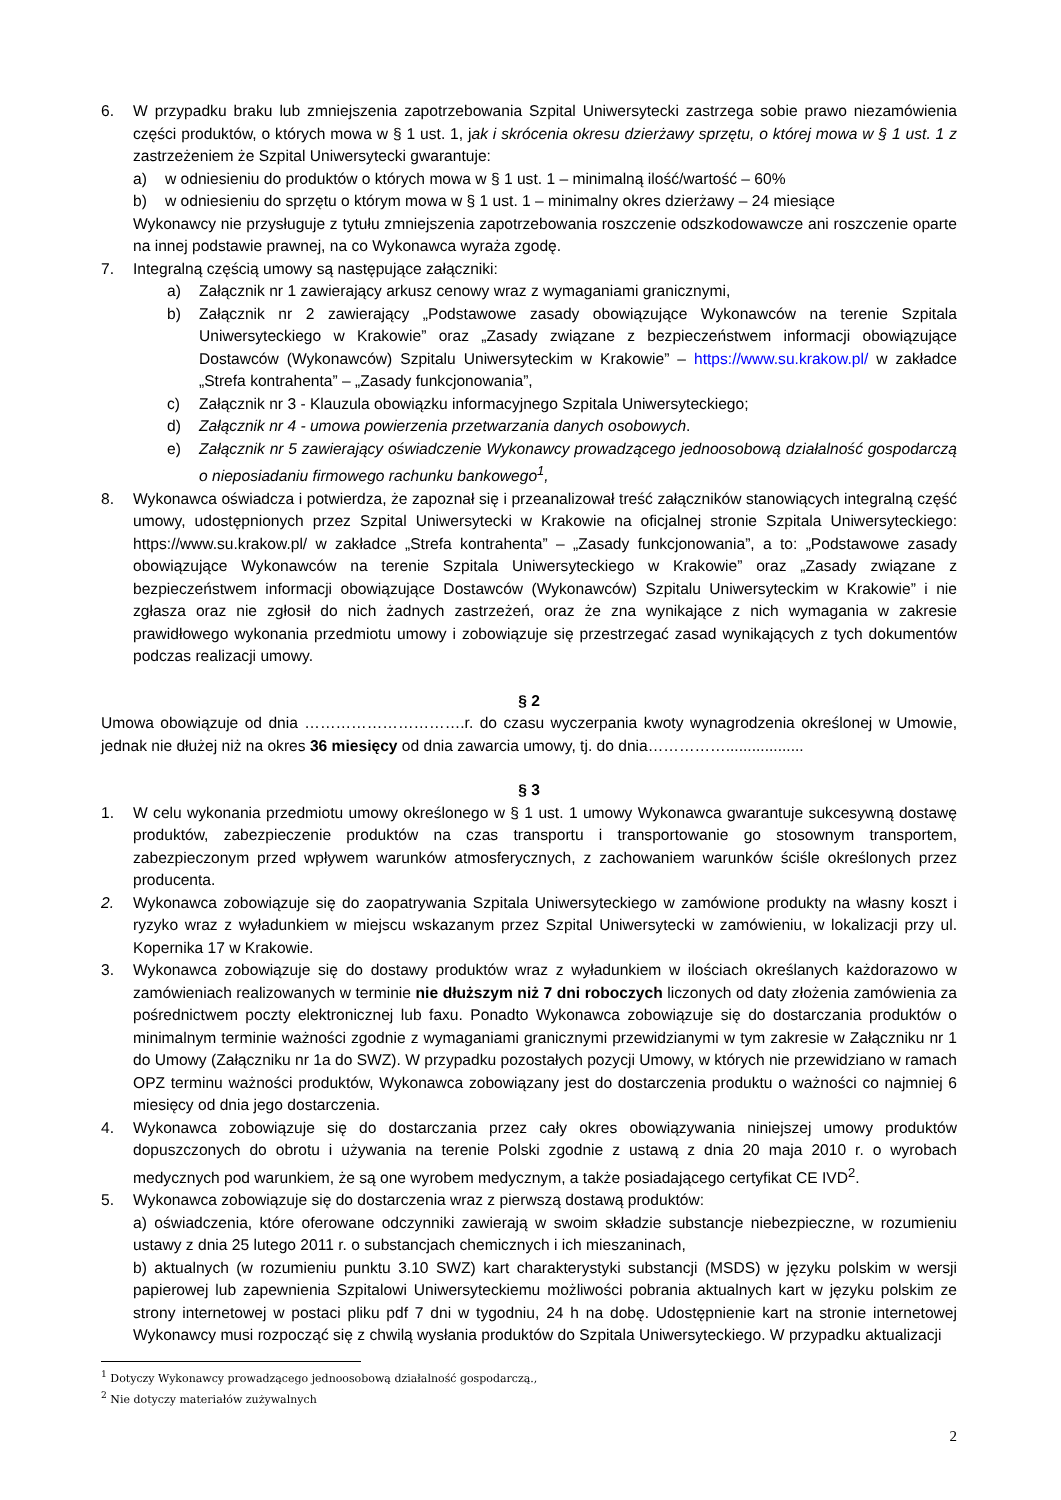6. W przypadku braku lub zmniejszenia zapotrzebowania Szpital Uniwersytecki zastrzega sobie prawo niezamówienia części produktów, o których mowa w § 1 ust. 1, jak i skrócenia okresu dzierżawy sprzętu, o której mowa w § 1 ust. 1 z zastrzeżeniem że Szpital Uniwersytecki gwarantuje:
a) w odniesieniu do produktów o których mowa w § 1 ust. 1 – minimalną ilość/wartość – 60%
b) w odniesieniu do sprzętu o którym mowa w § 1 ust. 1 – minimalny okres dzierżawy – 24 miesiące
Wykonawcy nie przysługuje z tytułu zmniejszenia zapotrzebowania roszczenie odszkodowawcze ani roszczenie oparte na innej podstawie prawnej, na co Wykonawca wyraża zgodę.
7. Integralną częścią umowy są następujące załączniki:
a) Załącznik nr 1 zawierający arkusz cenowy wraz z wymaganiami granicznymi,
b) Załącznik nr 2 zawierający „Podstawowe zasady obowiązujące Wykonawców na terenie Szpitala Uniwersyteckiego w Krakowie” oraz „Zasady związane z bezpieczeństwem informacji obowiązujące Dostawców (Wykonawców) Szpitalu Uniwersyteckim w Krakowie” – https://www.su.krakow.pl/ w zakładce „Strefa kontrahenta” – „Zasady funkcjonowania”,
c) Załącznik nr 3 - Klauzula obowiązku informacyjnego Szpitala Uniwersyteckiego;
d) Załącznik nr 4 - umowa powierzenia przetwarzania danych osobowych.
e) Załącznik nr 5 zawierający oświadczenie Wykonawcy prowadzącego jednoosobową działalność gospodarczą o nieposiadaniu firmowego rachunku bankowego<sup>1</sup>,
8. Wykonawca oświadcza i potwierdza, że zapoznał się i przeanalizował treść załączników stanowiących integralną część umowy, udostępnionych przez Szpital Uniwersytecki w Krakowie na oficjalnej stronie Szpitala Uniwersyteckiego: https://www.su.krakow.pl/ w zakładce „Strefa kontrahenta” – „Zasady funkcjonowania”, a to: „Podstawowe zasady obowiązujące Wykonawców na terenie Szpitala Uniwersyteckiego w Krakowie” oraz „Zasady związane z bezpieczeństwem informacji obowiązujące Dostawców (Wykonawców) Szpitalu Uniwersyteckim w Krakowie” i nie zgłasza oraz nie zgłosił do nich żadnych zastrzeżeń, oraz że zna wynikające z nich wymagania w zakresie prawidłowego wykonania przedmiotu umowy i zobowiązuje się przestrzegać zasad wynikających z tych dokumentów podczas realizacji umowy.
§ 2
Umowa obowiązuje od dnia ………………………….r. do czasu wyczerpania kwoty wynagrodzenia określonej w Umowie, jednak nie dłużej niż na okres 36 miesięcy od dnia zawarcia umowy, tj. do dnia……………..................
§ 3
1. W celu wykonania przedmiotu umowy określonego w § 1 ust. 1 umowy Wykonawca gwarantuje sukcesywną dostawę produktów, zabezpieczenie produktów na czas transportu i transportowanie go stosownym transportem, zabezpieczonym przed wpływem warunków atmosferycznych, z zachowaniem warunków ściśle określonych przez producenta.
2. Wykonawca zobowiązuje się do zaopatrywania Szpitala Uniwersyteckiego w zamówione produkty na własny koszt i ryzyko wraz z wyładunkiem w miejscu wskazanym przez Szpital Uniwersytecki w zamówieniu, w lokalizacji przy ul. Kopernika 17 w Krakowie.
3. Wykonawca zobowiązuje się do dostawy produktów wraz z wyładunkiem w ilościach określanych każdorazowo w zamówieniach realizowanych w terminie nie dłuższym niż 7 dni roboczych liczonych od daty złożenia zamówienia za pośrednictwem poczty elektronicznej lub faxu. Ponadto Wykonawca zobowiązuje się do dostarczania produktów o minimalnym terminie ważności zgodnie z wymaganiami granicznymi przewidzianymi w tym zakresie w Załączniku nr 1 do Umowy (Załączniku nr 1a do SWZ). W przypadku pozostałych pozycji Umowy, w których nie przewidziano w ramach OPZ terminu ważności produktów, Wykonawca zobowiązany jest do dostarczenia produktu o ważności co najmniej 6 miesięcy od dnia jego dostarczenia.
4. Wykonawca zobowiązuje się do dostarczania przez cały okres obowiązywania niniejszej umowy produktów dopuszczonych do obrotu i używania na terenie Polski zgodnie z ustawą z dnia 20 maja 2010 r. o wyrobach medycznych pod warunkiem, że są one wyrobem medycznym, a także posiadającego certyfikat CE IVD<sup>2</sup>.
5. Wykonawca zobowiązuje się do dostarczenia wraz z pierwszą dostawą produktów:
a) oświadczenia, które oferowane odczynniki zawierają w swoim składzie substancje niebezpieczne, w rozumieniu ustawy z dnia 25 lutego 2011 r. o substancjach chemicznych i ich mieszaninach,
b) aktualnych (w rozumieniu punktu 3.10 SWZ) kart charakterystyki substancji (MSDS) w języku polskim w wersji papierowej lub zapewnienia Szpitalowi Uniwersyteckiemu możliwości pobrania aktualnych kart w języku polskim ze strony internetowej w postaci pliku pdf 7 dni w tygodniu, 24 h na dobę. Udostępnienie kart na stronie internetowej Wykonawcy musi rozpocząć się z chwilą wysłania produktów do Szpitala Uniwersyteckiego. W przypadku aktualizacji
<sup>1</sup> Dotyczy Wykonawcy prowadzącego jednoosobową działalność gospodarczą.,
<sup>2</sup> Nie dotyczy materiałów zużywalnych
2